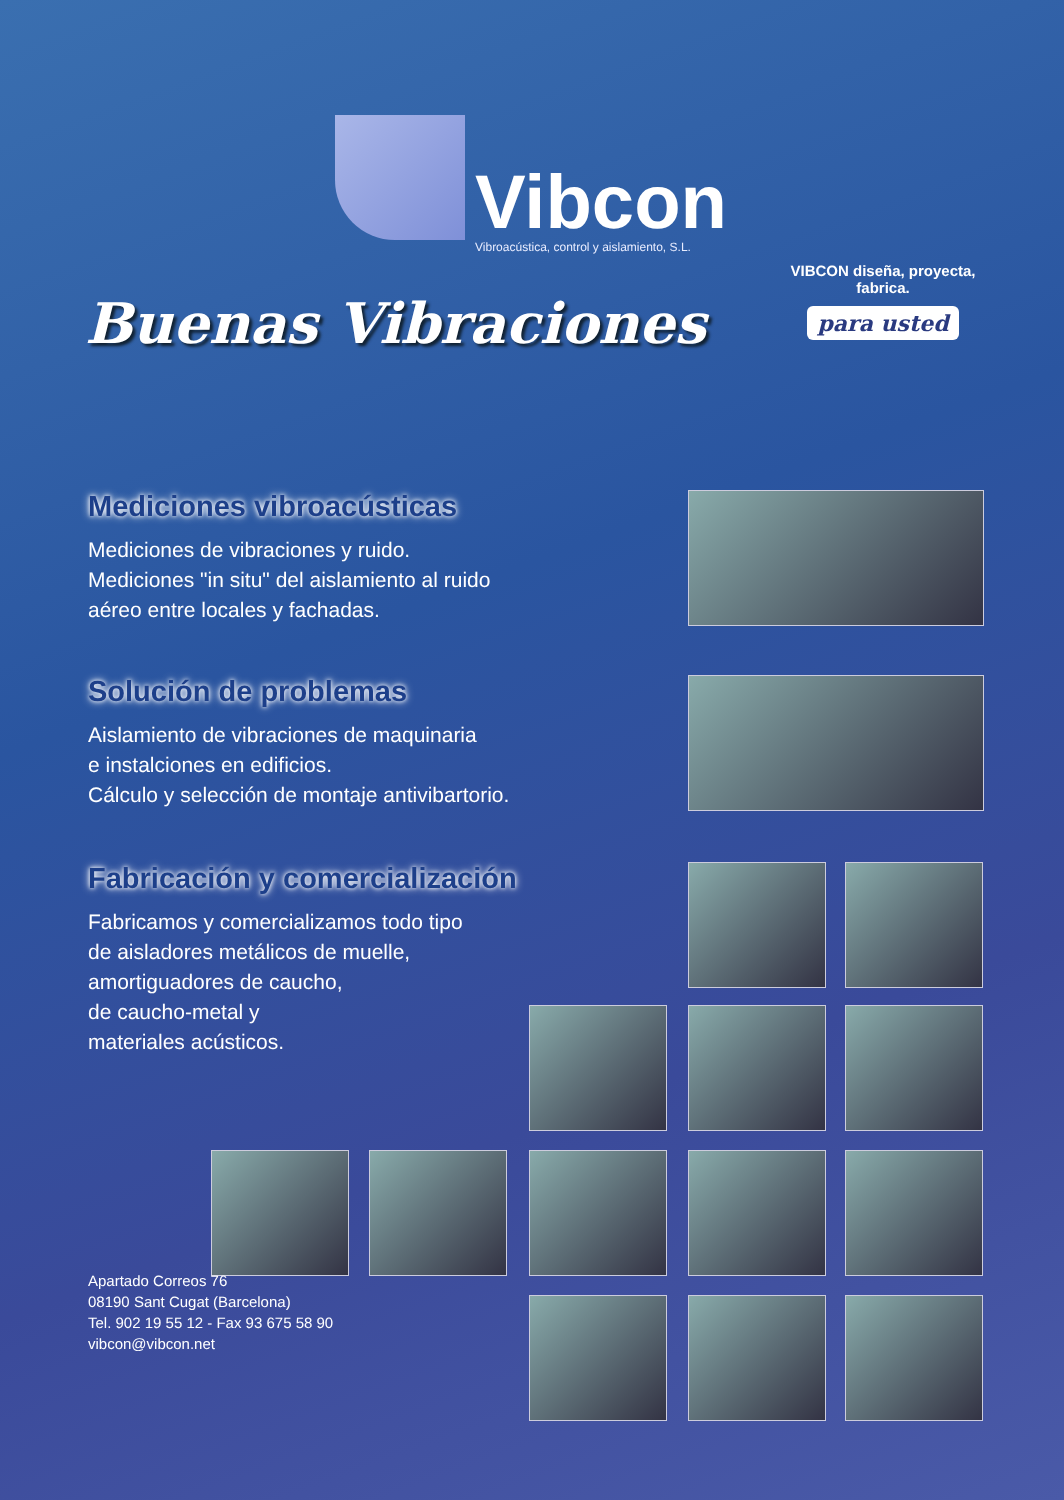Vibcon
Vibroacústica, control y aislamiento, S.L.
Buenas Vibraciones
VIBCON diseña, proyecta, fabrica.
para usted
Mediciones vibroacústicas
Mediciones de vibraciones y ruido.
Mediciones "in situ" del aislamiento al ruido
aéreo entre locales y fachadas.
Solución de problemas
Aislamiento de vibraciones de maquinaria
e instalciones en edificios.
Cálculo y selección de montaje antivibartorio.
Fabricación y comercialización
Fabricamos y comercializamos todo tipo
de aisladores metálicos de muelle,
amortiguadores de caucho,
de caucho-metal y
materiales acústicos.
Apartado Correos 76
08190 Sant Cugat (Barcelona)
Tel. 902 19 55 12 - Fax 93 675 58 90
vibcon@vibcon.net